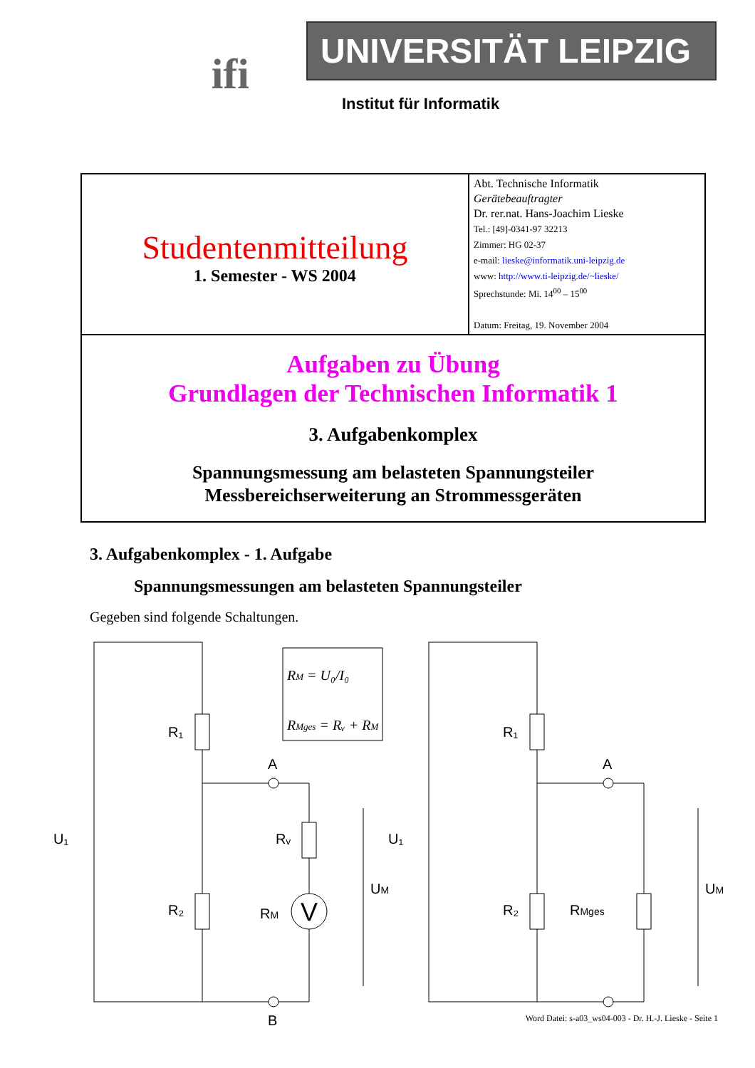ifi
UNIVERSITÄT LEIPZIG
Institut für Informatik
| Studentenmitteilung 1. Semester - WS 2004 | Abt. Technische Informatik Gerätebeauftragter Dr. rer.nat. Hans-Joachim Lieske Tel.: [49]-0341-97 32213 Zimmer: HG 02-37 e-mail: lieske@informatik.uni-leipzig.de www: http://www.ti-leipzig.de/~lieske/ Sprechstunde: Mi. 14<sup>00</sup> – 15<sup>00</sup> Datum: Freitag, 19. November 2004 |
| Aufgaben zu Übung Grundlagen der Technischen Informatik 1 3. Aufgabenkomplex Spannungsmessung am belasteten Spannungsteiler Messbereichserweiterung an Strommessgeräten | |
3. Aufgabenkomplex - 1. Aufgabe
Spannungsmessungen am belasteten Spannungsteiler
Gegeben sind folgende Schaltungen.
R₁
R₂
Rᵥ
RM
A
B
U₁
V
UM
RM = U₀/I₀
RMges = Rᵥ + RM
R₁
R₂
RMges
A
U₁
UM
Word Datei: s-a03_ws04-003 - Dr. H.-J. Lieske - Seite 1